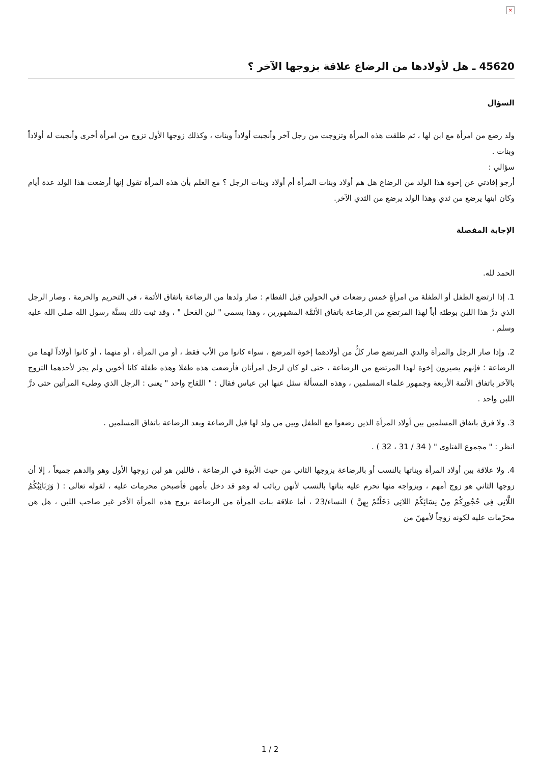×
45620 ـ هل لأولادها من الرضاع علاقة بزوجها الآخر ؟
السؤال
ولد رضع من امرأة مع ابن لها ، ثم طلقت هذه المرأة وتزوجت من رجل آخر وأنجبت أولاداً وبنات ، وكذلك زوجها الأول تزوج من امرأة أخرى وأنجبت له أولاداً وبنات .
سؤالي :
أرجو إفادتي عن إخوة هذا الولد من الرضاع هل هم أولاد وبنات المرأة أم أولاد وبنات الرجل ؟ مع العلم بأن هذه المرأة تقول إنها أرضعت هذا الولد عدة أيام وكان ابنها يرضع من ثدي وهذا الولد يرضع من الثدي الآخر.
الإجابة المفصلة
الحمد لله.
1. إذا ارتضع الطفل أو الطفلة من امرأةٍ خمس رضعات في الحولين قبل الفطام : صار ولدها من الرضاعة باتفاق الأئمة ، في التحريم والحرمة ، وصار الرجل الذي درَّ هذا اللبن بوطئه أباً لهذا المرتضع من الرضاعة باتفاق الأئمَّة المشهورين ، وهذا يسمى " لبن الفحل " ، وقد ثبت ذلك بسنَّة رسول الله صلى الله عليه وسلم .
2. وإذا صار الرجل والمرأة والدي المرتضع صار كلٌّ من أولادهما إخوة المرضع ، سواء كانوا من الأب فقط ، أو من المرأة ، أو منهما ، أو كانوا أولاداً لهما من الرضاعة ؛ فإنهم يصيرون إخوة لهذا المرتضع من الرضاعة ، حتى لو كان لرجل امرأتان فأرضعت هذه طفلا وهذه طفلة كانا أخوين ولم يجز لأحدهما التزوج بالآخر باتفاق الأئمة الأربعة وجمهور علماء المسلمين ، وهذه المسألة سئل عنها ابن عباس فقال : " اللقاح واحد " يعنى : الرجل الذي وطىء المرأتين حتى درَّ اللبن واحد .
3. ولا فرق باتفاق المسلمين بين أولاد المرأة الذين رضعوا مع الطفل وبين من ولد لها قبل الرضاعة وبعد الرضاعة باتفاق المسلمين .
انظر : " مجموع الفتاوى " ( 34 / 31 ، 32 ) .
4. ولا علاقة بين أولاد المرأة وبناتها بالنسب أو بالرضاعة بزوجها الثاني من حيث الأبوة في الرضاعة ، فاللبن هو لبن زوجها الأول وهو والدهم جميعاً ، إلا أن زوجها الثاني هو زوج أمهم ، وبزواجه منها تحرم عليه بناتها بالنسب لأنهن ربائب له وهو قد دخل بأمهن فأصبحن محرمات عليه ، لقوله تعالى : ( وَرَبَائِبُكُمُ اللَّاتِي فِي حُجُورِكُمْ مِنْ نِسَائِكُمُ اللاتِي دَخَلْتُمْ بِهِنَّ ) النساء/23 ، أما علاقة بنات المرأة من الرضاعة بزوج هذه المرأة الأخر غير صاحب اللبن ، هل هن محرّمات عليه لكونه زوجاً لأمهنّ من
2 / 1